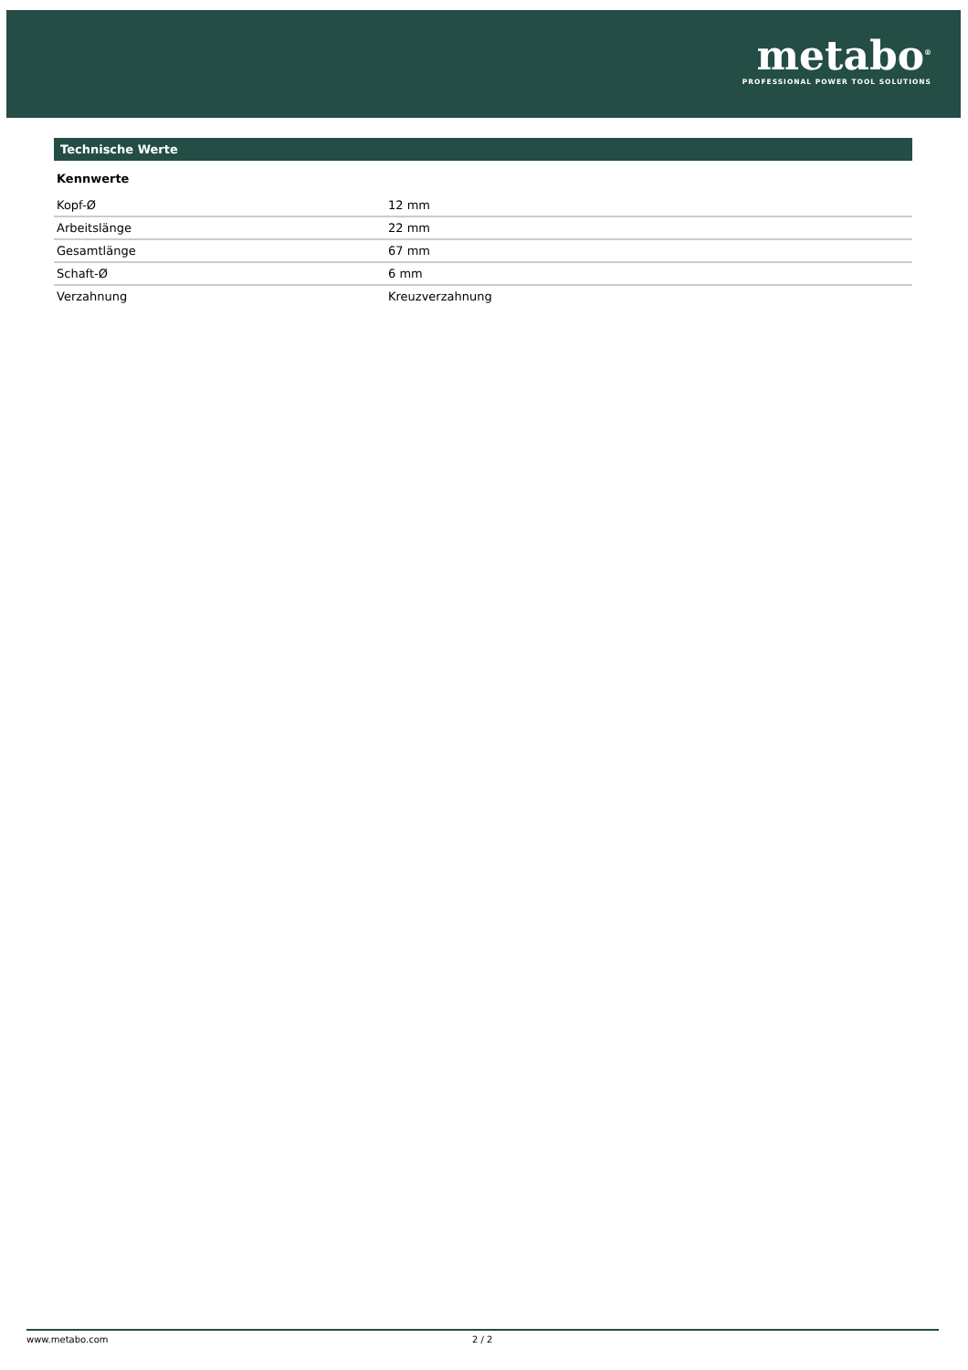metabo<sup>®</sup>
PROFESSIONAL POWER TOOL SOLUTIONS
Technische Werte
Kennwerte
| Kopf-Ø | 12 mm |
| Arbeitslänge | 22 mm |
| Gesamtlänge | 67 mm |
| Schaft-Ø | 6 mm |
| Verzahnung | Kreuzverzahnung |
www.metabo.com 2 / 2